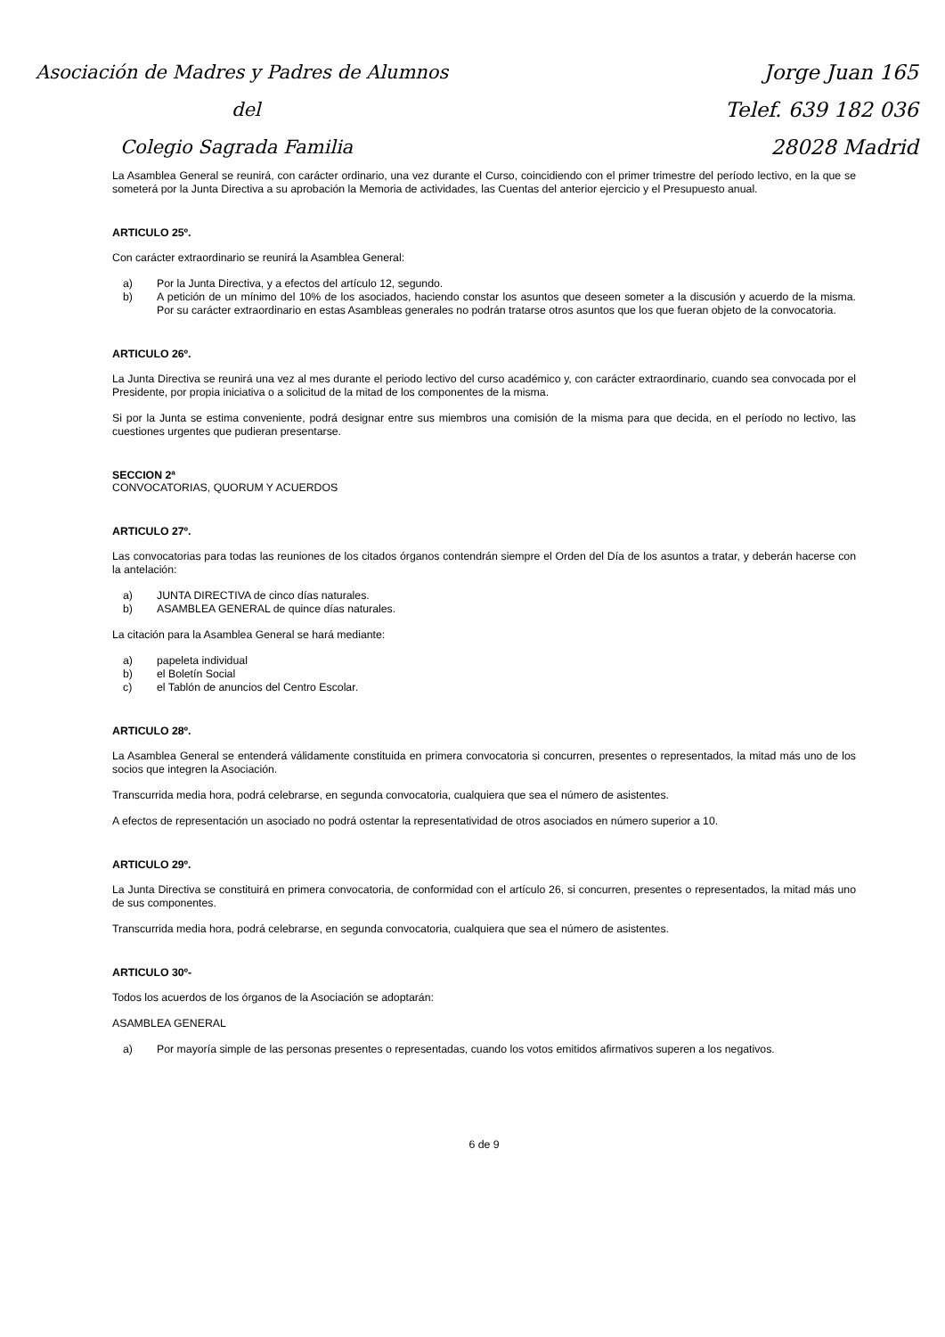Asociación de Madres y Padres de Alumnos
del
Colegio Sagrada Familia
Jorge Juan 165
Telef. 639 182 036
28028 Madrid
La Asamblea General se reunirá, con carácter ordinario, una vez durante el Curso, coincidiendo con el primer trimestre del período lectivo, en la que se someterá por la Junta Directiva a su aprobación la Memoria de actividades, las Cuentas del anterior ejercicio y el Presupuesto anual.
ARTICULO 25º.
Con carácter extraordinario se reunirá la Asamblea General:
a) Por la Junta Directiva, y a efectos del artículo 12, segundo.
b) A petición de un mínimo del 10% de los asociados, haciendo constar los asuntos que deseen someter a la discusión y acuerdo de la misma. Por su carácter extraordinario en estas Asambleas generales no podrán tratarse otros asuntos que los que fueran objeto de la convocatoria.
ARTICULO 26º.
La Junta Directiva se reunirá una vez al mes durante el periodo lectivo del curso académico y, con carácter extraordinario, cuando sea convocada por el Presidente, por propia iniciativa o a solicitud de la mitad de los componentes de la misma.
Si por la Junta se estima conveniente, podrá designar entre sus miembros una comisión de la misma para que decida, en el período no lectivo, las cuestiones urgentes que pudieran presentarse.
SECCION 2ª
CONVOCATORIAS, QUORUM Y ACUERDOS
ARTICULO 27º.
Las convocatorias para todas las reuniones de los citados órganos contendrán siempre el Orden del Día de los asuntos a tratar, y deberán hacerse con la antelación:
a) JUNTA DIRECTIVA de cinco días naturales.
b) ASAMBLEA GENERAL de quince días naturales.
La citación para la Asamblea General se hará mediante:
a) papeleta individual
b) el Boletín Social
c) el Tablón de anuncios del Centro Escolar.
ARTICULO 28º.
La Asamblea General se entenderá válidamente constituida en primera convocatoria si concurren, presentes o representados, la mitad más uno de los socios que integren la Asociación.
Transcurrida media hora, podrá celebrarse, en segunda convocatoria, cualquiera que sea el número de asistentes.
A efectos de representación un asociado no podrá ostentar la representatividad de otros asociados en número superior a 10.
ARTICULO 29º.
La Junta Directiva se constituirá en primera convocatoria, de conformidad con el artículo 26, si concurren, presentes o representados, la mitad más uno de sus componentes.
Transcurrida media hora, podrá celebrarse, en segunda convocatoria, cualquiera que sea el número de asistentes.
ARTICULO 30º-
Todos los acuerdos de los órganos de la Asociación se adoptarán:
ASAMBLEA GENERAL
a) Por mayoría simple de las personas presentes o representadas, cuando los votos emitidos afirmativos superen a los negativos.
6 de 9